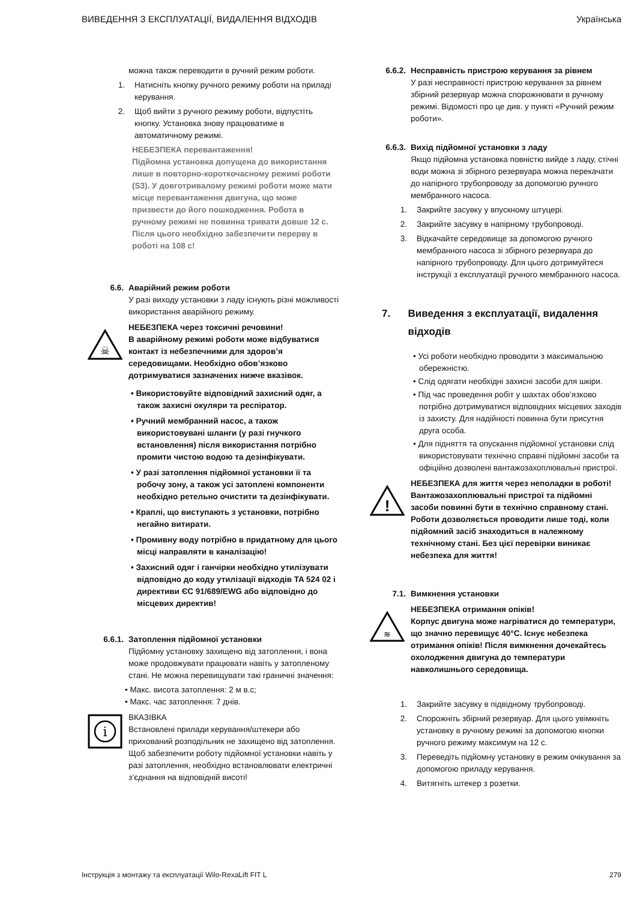ВИВЕДЕННЯ З ЕКСПЛУАТАЦІЇ, ВИДАЛЕННЯ ВІДХОДІВ Українська
можна також переводити в ручний режим роботи.
1. Натисніть кнопку ручного режиму роботи на приладі керування.
2. Щоб вийти з ручного режиму роботи, відпустіть кнопку. Установка знову працюватиме в автоматичному режимі.
НЕБЕЗПЕКА перевантаження!
Підйомна установка допущена до використання лише в повторно-короткочасному режимі роботи (S3). У довготривалому режимі роботи може мати місце перевантаження двигуна, що може призвести до його пошкодження. Робота в ручному режимі не повинна тривати довше 12 с. Після цього необхідно забезпечити перерву в роботі на 108 с!
6.6. Аварійний режим роботи
У разі виходу установки з ладу існують різні можливості використання аварійного режиму.
☠
НЕБЕЗПЕКА через токсичні речовини!
В аварійному режимі роботи може відбуватися контакт із небезпечними для здоров’я середовищами. Необхідно обов’язково дотримуватися зазначених нижче вказівок.
• Використовуйте відповідний захисний одяг, а також захисні окуляри та респіратор.
• Ручний мембранний насос, а також використовувані шланги (у разі гнучкого встановлення) після використання потрібно промити чистою водою та дезінфікувати.
• У разі затоплення підйомної установки її та робочу зону, а також усі затоплені компоненти необхідно ретельно очистити та дезінфікувати.
• Краплі, що виступають з установки, потрібно негайно витирати.
• Промивну воду потрібно в придатному для цього місці направляти в каналізацію!
• Захисний одяг і ганчірки необхідно утилізувати відповідно до коду утилізації відходів TA 524 02 і директиви ЄС 91/689/EWG або відповідно до місцевих директив!
6.6.1. Затоплення підйомної установки
Підйомну установку захищено від затоплення, і вона може продовжувати працювати навіть у затопленому стані. Не можна перевищувати такі граничні значення:
• Макс. висота затоплення: 2 м в.с;
• Макс. час затоплення: 7 днів.
i
ВКАЗІВКА
Встановлені прилади керування/штекери або прихований розподільник не захищено від затоплення. Щоб забезпечити роботу підйомної установки навіть у разі затоплення, необхідно встановлювати електричні з’єднання на відповідній висоті!
6.6.2. Несправність пристрою керування за рівнем
У разі несправності пристрою керування за рівнем збірний резервуар можна спорожнювати в ручному режимі. Відомості про це див. у пункті «Ручний режим роботи».
6.6.3. Вихід підйомної установки з ладу
Якщо підйомна установка повністю вийде з ладу, стічні води можна зі збірного резервуара можна перекачати до напірного трубопроводу за допомогою ручного мембранного насоса.
1. Закрийте засувку у впускному штуцері.
2. Закрийте засувку в напірному трубопроводі.
3. Відкачайте середовище за допомогою ручного мембранного насоса зі збірного резервуара до напірного трубопроводу. Для цього дотримуйтеся інструкції з експлуатації ручного мембранного насоса.
7. Виведення з експлуатації, видалення відходів
• Усі роботи необхідно проводити з максимальною обережністю.
• Слід одягати необхідні захисні засоби для шкіри.
• Під час проведення робіт у шахтах обов’язково потрібно дотримуватися відповідних місцевих заходів із захисту. Для надійності повинна бути присутня друга особа.
• Для підняття та опускання підйомної установки слід використовувати технічно справні підйомні засоби та офіційно дозволені вантажозахоплювальні пристрої.
!
НЕБЕЗПЕКА для життя через неполадки в роботі!
Вантажозахоплювальні пристрої та підйомні засоби повинні бути в технічно справному стані. Роботи дозволяється проводити лише тоді, коли підйомний засіб знаходиться в належному технічному стані. Без цієї перевірки виникає небезпека для життя!
7.1. Вимкнення установки
≋
НЕБЕЗПЕКА отримання опіків!
Корпус двигуна може нагріватися до температури, що значно перевищує 40°C. Існує небезпека отримання опіків! Після вимкнення дочекайтесь охолодження двигуна до температури навколишнього середовища.
1. Закрийте засувку в підвідному трубопроводі.
2. Спорожніть збірний резервуар. Для цього увімкніть установку в ручному режимі за допомогою кнопки ручного режиму максимум на 12 с.
3. Переведіть підйомну установку в режим очікування за допомогою приладу керування.
4. Витягніть штекер з розетки.
Інструкція з монтажу та експлуатації Wilo-RexaLift FIT L 279